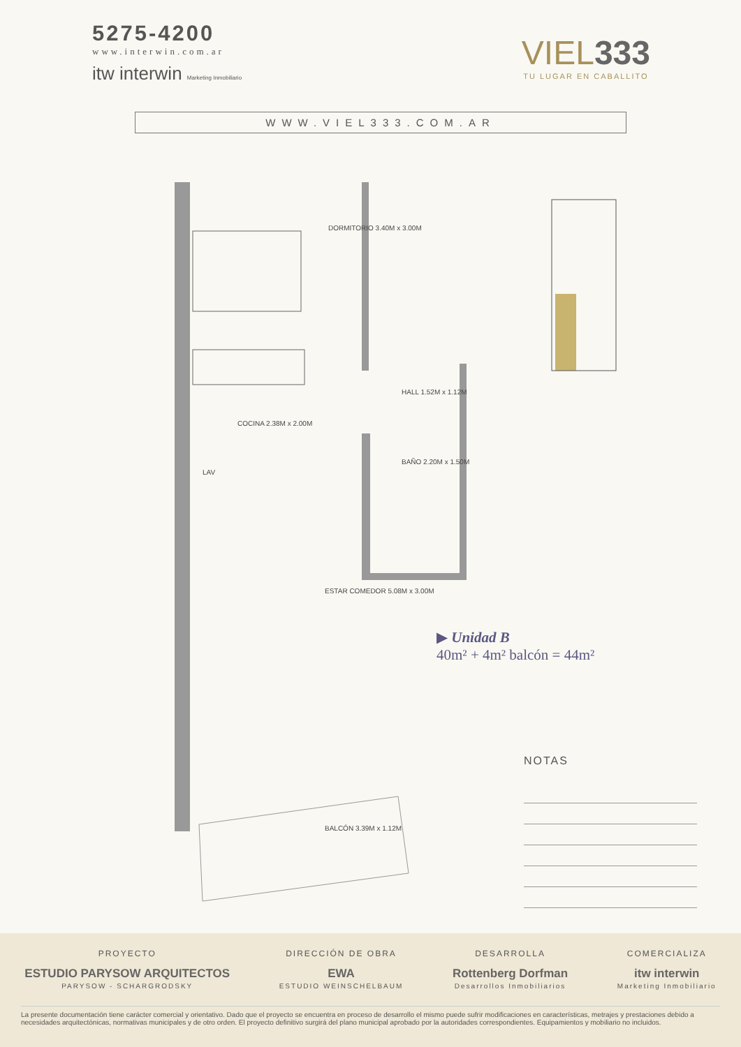5275-4200
www.interwin.com.ar
itw interwin Marketing Inmobiliario
VIEL333
TU LUGAR EN CABALLITO
WWW.VIEL333.COM.AR
DORMITORIO 3.40M x 3.00M
HALL 1.52M x 1.12M
COCINA 2.38M x 2.00M
LAV
BAÑO 2.20M x 1.50M
ESTAR COMEDOR 5.08M x 3.00M
BALCÓN 3.39M x 1.12M
▶ Unidad B
40m² + 4m² balcón = 44m²
NOTAS
PROYECTO
ESTUDIO PARYSOW ARQUITECTOS
PARYSOW - SCHARGRODSKY
DIRECCIÓN DE OBRA
EWA
ESTUDIO WEINSCHELBAUM
DESARROLLA
Rottenberg Dorfman
Desarrollos Inmobiliarios
COMERCIALIZA
itw interwin
Marketing Inmobiliario
La presente documentación tiene carácter comercial y orientativo. Dado que el proyecto se encuentra en proceso de desarrollo el mismo puede sufrir modificaciones en características, metrajes y prestaciones debido a necesidades arquitectónicas, normativas municipales y de otro orden. El proyecto definitivo surgirá del plano municipal aprobado por la autoridades correspondientes. Equipamientos y mobiliario no incluidos.